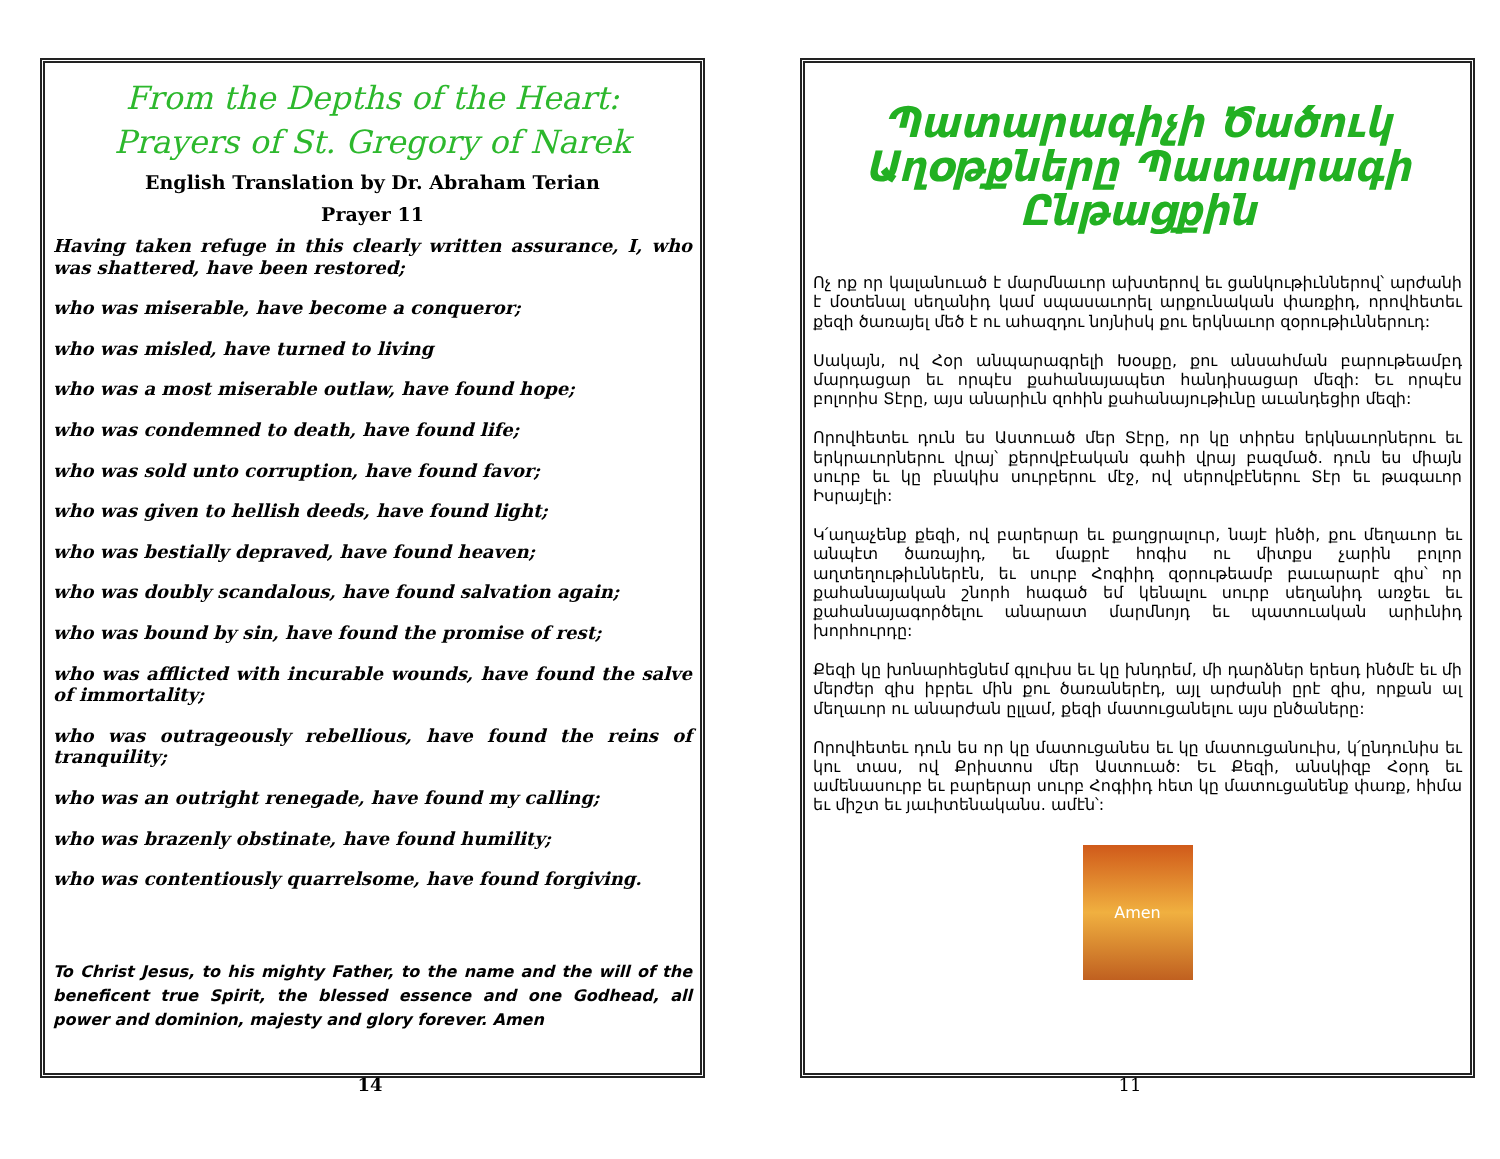From the Depths of the Heart:
Prayers of St. Gregory of Narek
English Translation by Dr. Abraham Terian
Prayer 11
Having taken refuge in this clearly written assurance, I, who was shattered, have been restored;
who was miserable, have become a conqueror;
who was misled, have turned to living
who was a most miserable outlaw, have found hope;
who was condemned to death, have found life;
who was sold unto corruption, have found favor;
who was given to hellish deeds, have found light;
who was bestially depraved, have found heaven;
who was doubly scandalous, have found salvation again;
who was bound by sin, have found the promise of rest;
who was afflicted with incurable wounds, have found the salve of immortality;
who was outrageously rebellious, have found the reins of tranquility;
who was an outright renegade, have found my calling;
who was brazenly obstinate, have found humility;
who was contentiously quarrelsome, have found forgiving.
To Christ Jesus, to his mighty Father, to the name and the will of the beneficent true Spirit, the blessed essence and one Godhead, all power and dominion, majesty and glory forever. Amen
14
Պատարագիչի Ծածուկ Աղօթքները Պատարագի Ընթացքին
Ոչ ոք որ կալանուած է մարմնաւոր ախտերով եւ ցանկութիւններով՝ արժանի է մօտենալ սեղանիդ կամ սպասաւորել արքունական փառքիդ, որովհետեւ քեզի ծառայել մեծ է ու ահազդու նոյնիսկ քու երկնաւոր զօրութիւններուդ:
Սակայն, ով Հօր անպարագրելի Խօսքը, քու անսահման բարութեամբդ մարդացար եւ որպէս քահանայապետ հանդիսացար մեզի: Եւ որպէս բոլորիս Տէրը, այս անարիւն զոհին քահանայութիւնը աւանդեցիր մեզի:
Որովհետեւ դուն ես Աստուած մեր Տէրը, որ կը տիրես երկնաւորներու եւ երկրաւորներու վրայ՝ քերովբէական գահի վրայ բազմած. դուն ես միայն սուրբ եւ կը բնակիս սուրբերու մէջ, ով սերովբէներու Տէր եւ թագաւոր Իսրայէլի:
Կ՛աղաչենք քեզի, ով բարերար եւ քաղցրալուր, նայէ ինծի, քու մեղաւոր եւ անպէտ ծառայիդ, եւ մաքրէ հոգիս ու միտքս չարին բոլոր աղտեղութիւններէն, եւ սուրբ Հոգիիդ զօրութեամբ բաւարարէ զիս՝ որ քահանայական շնորհ հագած եմ կենալու սուրբ սեղանիդ առջեւ եւ քահանայագործելու անարատ մարմնոյդ եւ պատուական արիւնիդ խորհուրդը:
Քեզի կը խոնարհեցնեմ գլուխս եւ կը խնդրեմ, մի դարձներ երեսդ ինծմէ եւ մի մերժեր զիս իբրեւ մին քու ծառաներէդ, այլ արժանի ըրէ զիս, որքան ալ մեղաւոր ու անարժան ըլլամ, քեզի մատուցանելու այս ընծաները:
Որովհետեւ դուն ես որ կը մատուցանես եւ կը մատուցանուիս, կ՛ընդունիս եւ կու տաս, ով Քրիստոս մեր Աստուած: Եւ Քեզի, անսկիզբ Հօրդ եւ ամենասուրբ եւ բարերար սուրբ Հոգիիդ հետ կը մատուցանենք փառք, հիմա եւ միշտ եւ յաւիտենականս. ամէն՝:
Amen
11